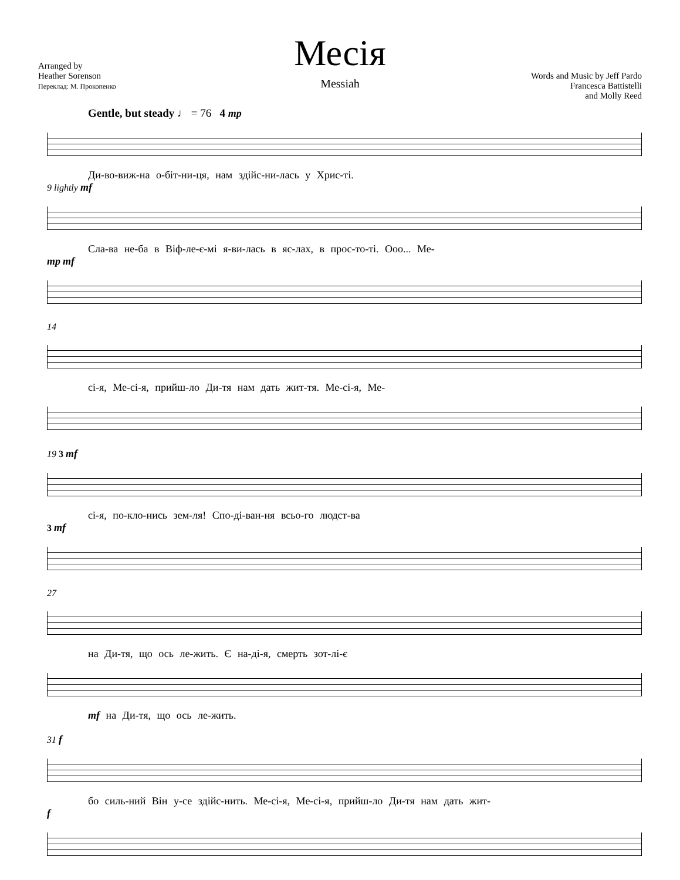Месія
Messiah
Arranged by
Heather Sorenson
Переклад: М. Прокопенко
Words and Music by Jeff Pardo
Francesca Battistelli
and Molly Reed
Gentle, but steady ♩ = 76 4 mp
Ди-во-виж-на о-біт-ни-ця, нам здійс-ни-лась у Хрис-ті.
9 lightly mf
Сла-ва не-ба в Віф-ле-є-мі я-ви-лась в яс-лах, в прос-то-ті. Ооо... Ме-
mp mf
14
сі-я, Ме-сі-я, прийш-ло Ди-тя нам дать жит-тя. Ме-сі-я, Ме-
19 3 mf
сі-я, по-кло-нись зем-ля! Спо-ді-ван-ня всьо-го людст-ва
3 mf
27
на Ди-тя, що ось ле-жить. Є на-ді-я, смерть зот-лі-є
mf на Ди-тя, що ось ле-жить.
31 f
бо силь-ний Він у-се здійс-нить. Ме-сі-я, Ме-сі-я, прийш-ло Ди-тя нам дать жит-
f